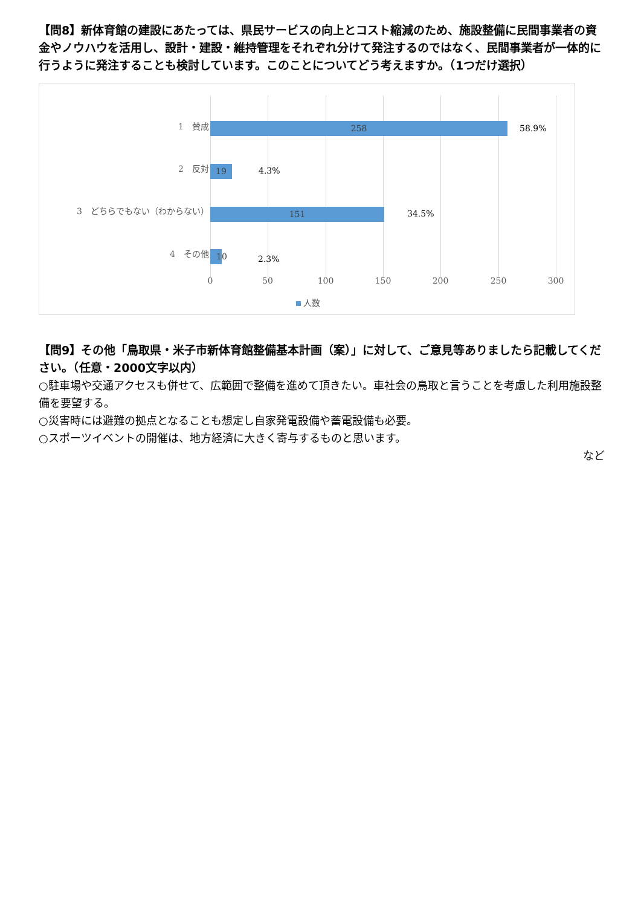【問8】新体育館の建設にあたっては、県民サービスの向上とコスト縮減のため、施設整備に民間事業者の資金やノウハウを活用し、設計・建設・維持管理をそれぞれ分けて発注するのではなく、民間事業者が一体的に行うように発注することも検討しています。このことについてどう考えますか。（1つだけ選択）
1　賛成 258 58.9%
2　反対 19 4.3%
3　どちらでもない（わからない） 151 34.5%
4　その他
10
2.3%
0 50 100 150 200 250 300
人数
【問9】その他「鳥取県・米子市新体育館整備基本計画（案）」に対して、ご意見等ありましたら記載してください。（任意・2000文字以内）
○駐車場や交通アクセスも併せて、広範囲で整備を進めて頂きたい。車社会の鳥取と言うことを考慮した利用施設整備を要望する。
○災害時には避難の拠点となることも想定し自家発電設備や蓄電設備も必要。
○スポーツイベントの開催は、地方経済に大きく寄与するものと思います。
など